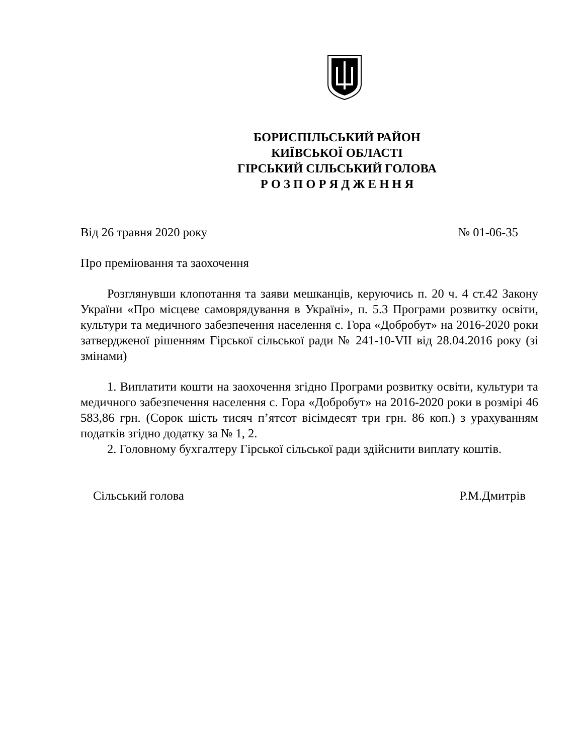БОРИСПІЛЬСЬКИЙ РАЙОН
КИЇВСЬКОЇ ОБЛАСТІ
ГІРСЬКИЙ СІЛЬСЬКИЙ ГОЛОВА
Р О З П О Р Я Д Ж Е Н Н Я
Від 26 травня 2020 року № 01-06-35
Про преміювання та заохочення
Розглянувши клопотання та заяви мешканців, керуючись п. 20 ч. 4 ст.42 Закону України «Про місцеве самоврядування в Україні», п. 5.3 Програми розвитку освіти, культури та медичного забезпечення населення с. Гора «Добробут» на 2016-2020 роки затвердженої рішенням Гірської сільської ради № 241-10-VІІ від 28.04.2016 року (зі змінами)
1. Виплатити кошти на заохочення згідно Програми розвитку освіти, культури та медичного забезпечення населення с. Гора «Добробут» на 2016-2020 роки в розмірі 46 583,86 грн. (Сорок шість тисяч п’ятсот вісімдесят три грн. 86 коп.) з урахуванням податків згідно додатку за № 1, 2.
2. Головному бухгалтеру Гірської сільської ради здійснити виплату коштів.
Сільський голова Р.М.Дмитрів